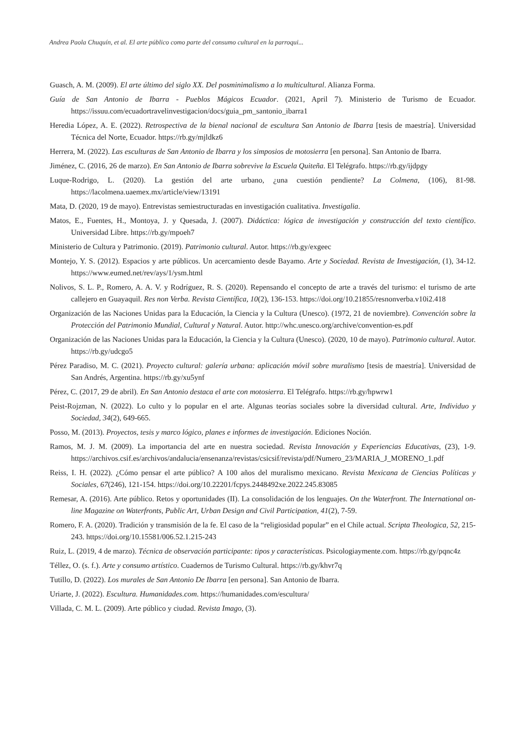Andrea Paola Chuquín, et al. El arte público como parte del consumo cultural en la parroqui...
Guasch, A. M. (2009). El arte último del siglo XX. Del posminimalismo a lo multicultural. Alianza Forma.
Guía de San Antonio de Ibarra - Pueblos Mágicos Ecuador. (2021, April 7). Ministerio de Turismo de Ecuador. https://issuu.com/ecuadortravelinvestigacion/docs/guia_pm_santonio_ibarra1
Heredia López, A. E. (2022). Retrospectiva de la bienal nacional de escultura San Antonio de Ibarra [tesis de maestría]. Universidad Técnica del Norte, Ecuador. https://rb.gy/mjldkz6
Herrera, M. (2022). Las esculturas de San Antonio de Ibarra y los simposios de motosierra [en persona]. San Antonio de Ibarra.
Jiménez, C. (2016, 26 de marzo). En San Antonio de Ibarra sobrevive la Escuela Quiteña. El Telégrafo. https://rb.gy/ijdpgy
Luque-Rodrigo, L. (2020). La gestión del arte urbano, ¿una cuestión pendiente? La Colmena, (106), 81-98. https://lacolmena.uaemex.mx/article/view/13191
Mata, D. (2020, 19 de mayo). Entrevistas semiestructuradas en investigación cualitativa. Investigalia.
Matos, E., Fuentes, H., Montoya, J. y Quesada, J. (2007). Didáctica: lógica de investigación y construcción del texto científico. Universidad Libre. https://rb.gy/mpoeh7
Ministerio de Cultura y Patrimonio. (2019). Patrimonio cultural. Autor. https://rb.gy/exgeec
Montejo, Y. S. (2012). Espacios y arte públicos. Un acercamiento desde Bayamo. Arte y Sociedad. Revista de Investigación, (1), 34-12. https://www.eumed.net/rev/ays/1/ysm.html
Nolivos, S. L. P., Romero, A. A. V. y Rodríguez, R. S. (2020). Repensando el concepto de arte a través del turismo: el turismo de arte callejero en Guayaquil. Res non Verba. Revista Científica, 10(2), 136-153. https://doi.org/10.21855/resnonverba.v10i2.418
Organización de las Naciones Unidas para la Educación, la Ciencia y la Cultura (Unesco). (1972, 21 de noviembre). Convención sobre la Protección del Patrimonio Mundial, Cultural y Natural. Autor. http://whc.unesco.org/archive/convention-es.pdf
Organización de las Naciones Unidas para la Educación, la Ciencia y la Cultura (Unesco). (2020, 10 de mayo). Patrimonio cultural. Autor. https://rb.gy/udcgo5
Pérez Paradiso, M. C. (2021). Proyecto cultural: galería urbana: aplicación móvil sobre muralismo [tesis de maestría]. Universidad de San Andrés, Argentina. https://rb.gy/xu5ynf
Pérez, C. (2017, 29 de abril). En San Antonio destaca el arte con motosierra. El Telégrafo. https://rb.gy/hpwrw1
Peist-Rojzman, N. (2022). Lo culto y lo popular en el arte. Algunas teorías sociales sobre la diversidad cultural. Arte, Individuo y Sociedad, 34(2), 649-665.
Posso, M. (2013). Proyectos, tesis y marco lógico, planes e informes de investigación. Ediciones Noción.
Ramos, M. J. M. (2009). La importancia del arte en nuestra sociedad. Revista Innovación y Experiencias Educativas, (23), 1-9. https://archivos.csif.es/archivos/andalucia/ensenanza/revistas/csicsif/revista/pdf/Numero_23/MARIA_J_MORENO_1.pdf
Reiss, I. H. (2022). ¿Cómo pensar el arte público? A 100 años del muralismo mexicano. Revista Mexicana de Ciencias Políticas y Sociales, 67(246), 121-154. https://doi.org/10.22201/fcpys.2448492xe.2022.245.83085
Remesar, A. (2016). Arte público. Retos y oportunidades (II). La consolidación de los lenguajes. On the Waterfront. The International on-line Magazine on Waterfronts, Public Art, Urban Design and Civil Participation, 41(2), 7-59.
Romero, F. A. (2020). Tradición y transmisión de la fe. El caso de la “religiosidad popular” en el Chile actual. Scripta Theologica, 52, 215-243. https://doi.org/10.15581/006.52.1.215-243
Ruiz, L. (2019, 4 de marzo). Técnica de observación participante: tipos y características. Psicologiaymente.com. https://rb.gy/pqnc4z
Téllez, O. (s. f.). Arte y consumo artístico. Cuadernos de Turismo Cultural. https://rb.gy/khvr7q
Tutillo, D. (2022). Los murales de San Antonio De Ibarra [en persona]. San Antonio de Ibarra.
Uriarte, J. (2022). Escultura. Humanidades.com. https://humanidades.com/escultura/
Villada, C. M. L. (2009). Arte público y ciudad. Revista Imago, (3).